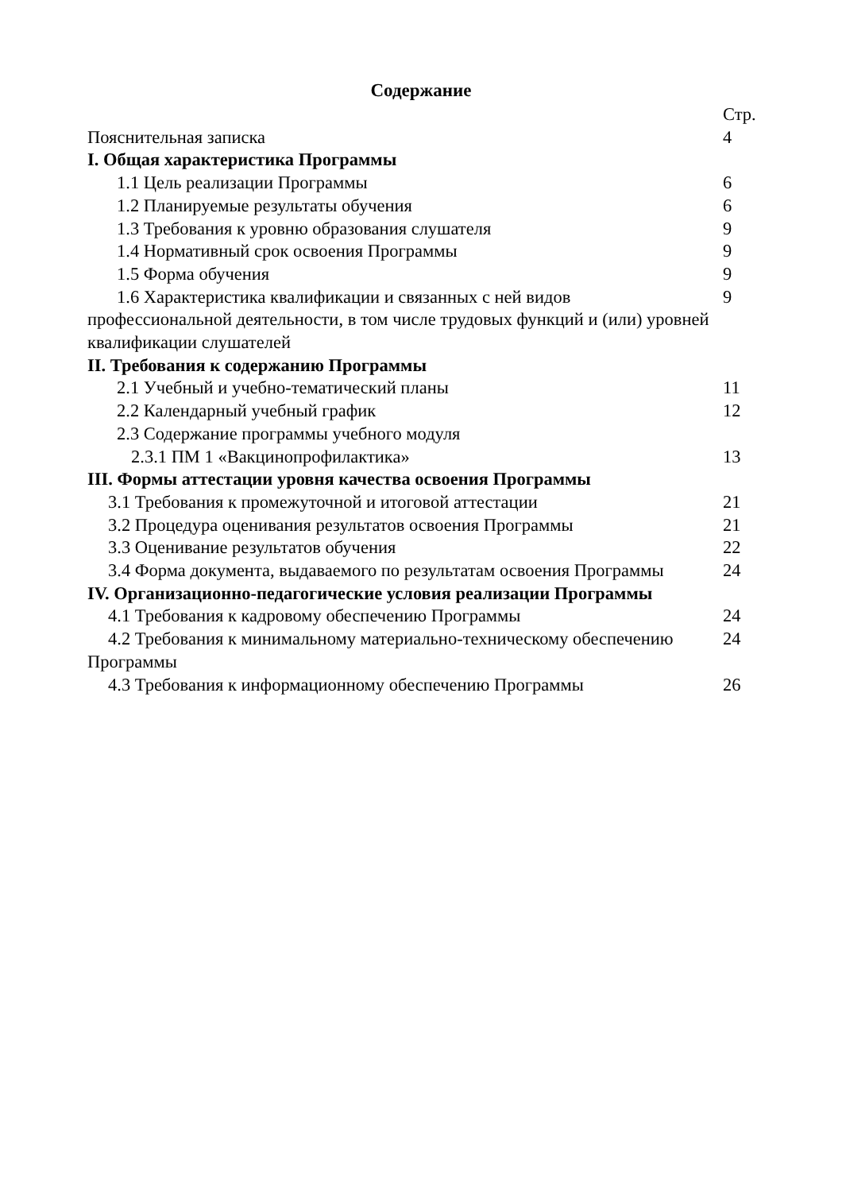Содержание
| | Стр. |
| Пояснительная записка | 4 |
| I. Общая характеристика Программы | |
| 1.1 Цель реализации Программы | 6 |
| 1.2 Планируемые результаты обучения | 6 |
| 1.3 Требования к уровню образования слушателя | 9 |
| 1.4 Нормативный срок освоения Программы | 9 |
| 1.5 Форма обучения | 9 |
| 1.6 Характеристика квалификации и связанных с ней видов профессиональной деятельности, в том числе трудовых функций и (или) уровней квалификации слушателей | 9 |
| II. Требования к содержанию Программы | |
| 2.1 Учебный и учебно-тематический планы | 11 |
| 2.2 Календарный учебный график | 12 |
| 2.3 Содержание программы учебного модуля | |
| 2.3.1 ПМ 1 «Вакцинопрофилактика» | 13 |
| III. Формы аттестации уровня качества освоения Программы | |
| 3.1 Требования к промежуточной и итоговой аттестации | 21 |
| 3.2 Процедура оценивания результатов освоения Программы | 21 |
| 3.3 Оценивание результатов обучения | 22 |
| 3.4 Форма документа, выдаваемого по результатам освоения Программы | 24 |
| IV. Организационно-педагогические условия реализации Программы | |
| 4.1 Требования к кадровому обеспечению Программы | 24 |
| 4.2 Требования к минимальному материально-техническому обеспечению Программы | 24 |
| 4.3 Требования к информационному обеспечению Программы | 26 |